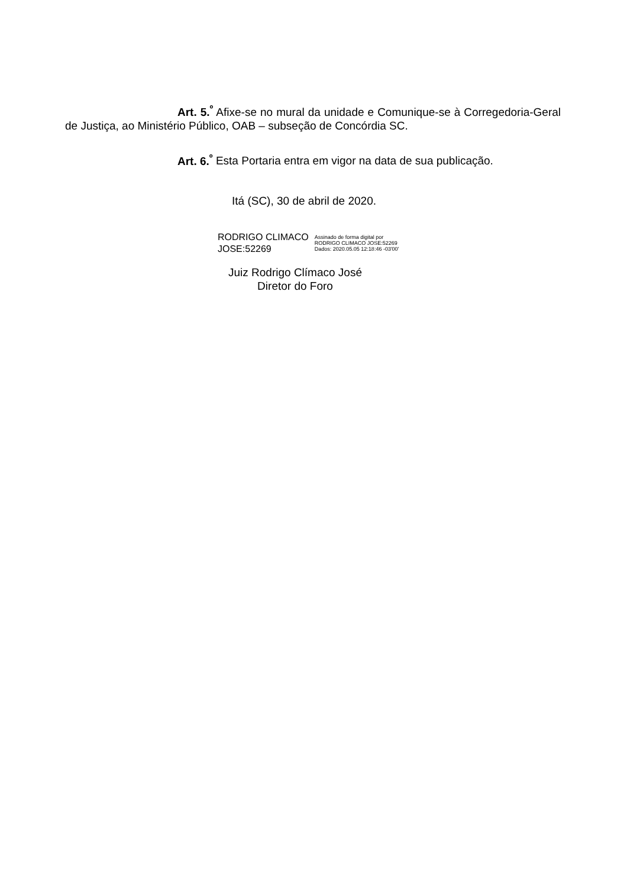Art. 5.<sup>º</sup> Afixe-se no mural da unidade e Comunique-se à Corregedoria-Geral de Justiça, ao Ministério Público, OAB – subseção de Concórdia SC.
Art. 6.<sup>º</sup> Esta Portaria entra em vigor na data de sua publicação.
Itá (SC), 30 de abril de 2020.
RODRIGO CLIMACO
JOSE:52269
Assinado de forma digital por
RODRIGO CLIMACO JOSE:52269
Dados: 2020.05.05 12:18:46 -03'00'
Juiz Rodrigo Clímaco José
Diretor do Foro